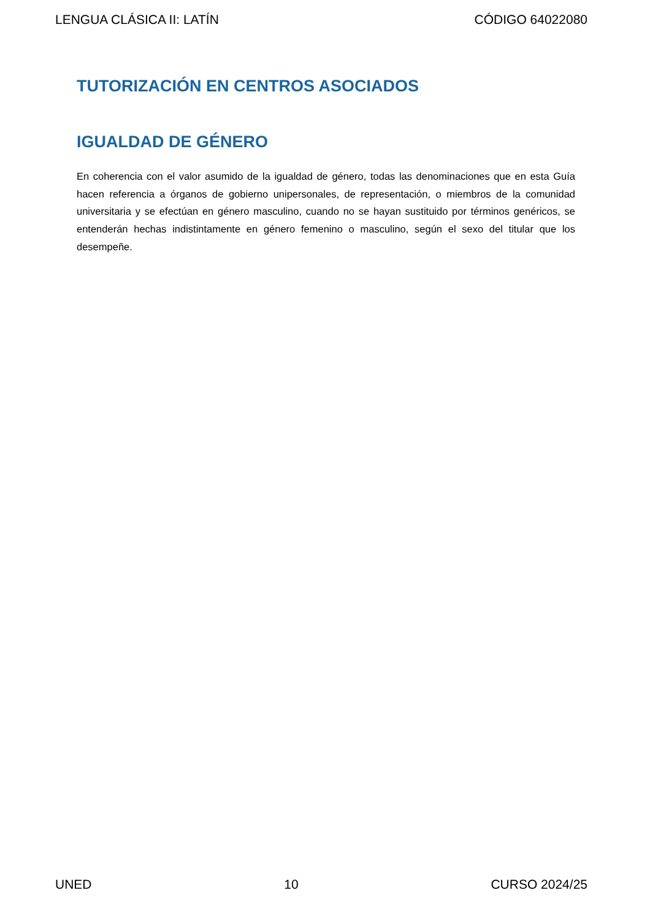LENGUA CLÁSICA II: LATÍN CÓDIGO 64022080
TUTORIZACIÓN EN CENTROS ASOCIADOS
IGUALDAD DE GÉNERO
En coherencia con el valor asumido de la igualdad de género, todas las denominaciones que en esta Guía hacen referencia a órganos de gobierno unipersonales, de representación, o miembros de la comunidad universitaria y se efectúan en género masculino, cuando no se hayan sustituido por términos genéricos, se entenderán hechas indistintamente en género femenino o masculino, según el sexo del titular que los desempeñe.
UNED 10 CURSO 2024/25